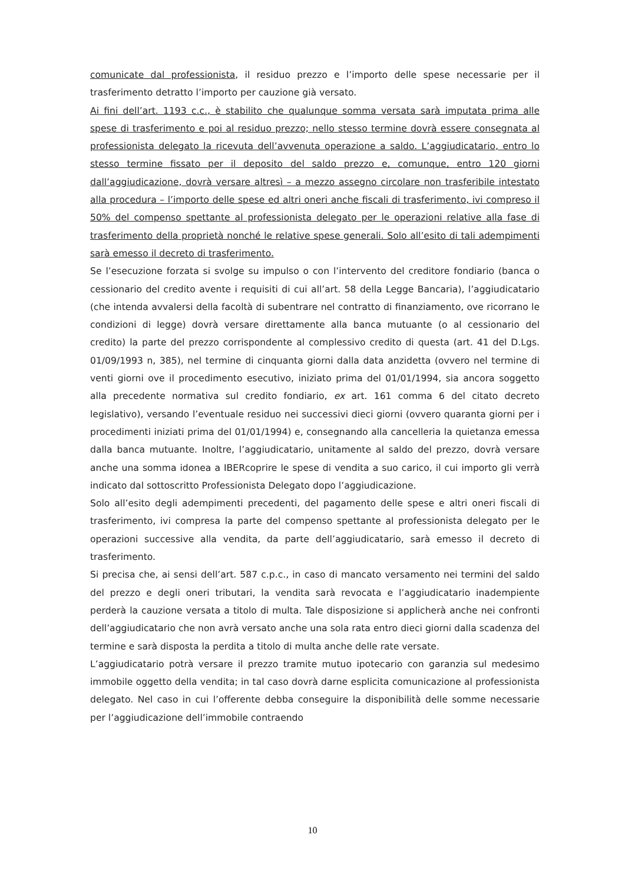comunicate dal professionista, il residuo prezzo e l’importo delle spese necessarie per il trasferimento detratto l’importo per cauzione già versato.
Ai fini dell’art. 1193 c.c., è stabilito che qualunque somma versata sarà imputata prima alle spese di trasferimento e poi al residuo prezzo; nello stesso termine dovrà essere consegnata al professionista delegato la ricevuta dell’avvenuta operazione a saldo. L’aggiudicatario, entro lo stesso termine fissato per il deposito del saldo prezzo e, comunque, entro 120 giorni dall’aggiudicazione, dovrà versare altresì – a mezzo assegno circolare non trasferibile intestato alla procedura – l’importo delle spese ed altri oneri anche fiscali di trasferimento, ivi compreso il 50% del compenso spettante al professionista delegato per le operazioni relative alla fase di trasferimento della proprietà nonché le relative spese generali. Solo all’esito di tali adempimenti sarà emesso il decreto di trasferimento.
Se l’esecuzione forzata si svolge su impulso o con l’intervento del creditore fondiario (banca o cessionario del credito avente i requisiti di cui all’art. 58 della Legge Bancaria), l’aggiudicatario (che intenda avvalersi della facoltà di subentrare nel contratto di finanziamento, ove ricorrano le condizioni di legge) dovrà versare direttamente alla banca mutuante (o al cessionario del credito) la parte del prezzo corrispondente al complessivo credito di questa (art. 41 del D.Lgs. 01/09/1993 n, 385), nel termine di cinquanta giorni dalla data anzidetta (ovvero nel termine di venti giorni ove il procedimento esecutivo, iniziato prima del 01/01/1994, sia ancora soggetto alla precedente normativa sul credito fondiario, ex art. 161 comma 6 del citato decreto legislativo), versando l’eventuale residuo nei successivi dieci giorni (ovvero quaranta giorni per i procedimenti iniziati prima del 01/01/1994) e, consegnando alla cancelleria la quietanza emessa dalla banca mutuante. Inoltre, l’aggiudicatario, unitamente al saldo del prezzo, dovrà versare anche una somma idonea a IBERcoprire le spese di vendita a suo carico, il cui importo gli verrà indicato dal sottoscritto Professionista Delegato dopo l’aggiudicazione.
Solo all’esito degli adempimenti precedenti, del pagamento delle spese e altri oneri fiscali di trasferimento, ivi compresa la parte del compenso spettante al professionista delegato per le operazioni successive alla vendita, da parte dell’aggiudicatario, sarà emesso il decreto di trasferimento.
Si precisa che, ai sensi dell’art. 587 c.p.c., in caso di mancato versamento nei termini del saldo del prezzo e degli oneri tributari, la vendita sarà revocata e l’aggiudicatario inadempiente perderà la cauzione versata a titolo di multa. Tale disposizione si applicherà anche nei confronti dell’aggiudicatario che non avrà versato anche una sola rata entro dieci giorni dalla scadenza del termine e sarà disposta la perdita a titolo di multa anche delle rate versate.
L’aggiudicatario potrà versare il prezzo tramite mutuo ipotecario con garanzia sul medesimo immobile oggetto della vendita; in tal caso dovrà darne esplicita comunicazione al professionista delegato. Nel caso in cui l’offerente debba conseguire la disponibilità delle somme necessarie per l’aggiudicazione dell’immobile contraendo
10